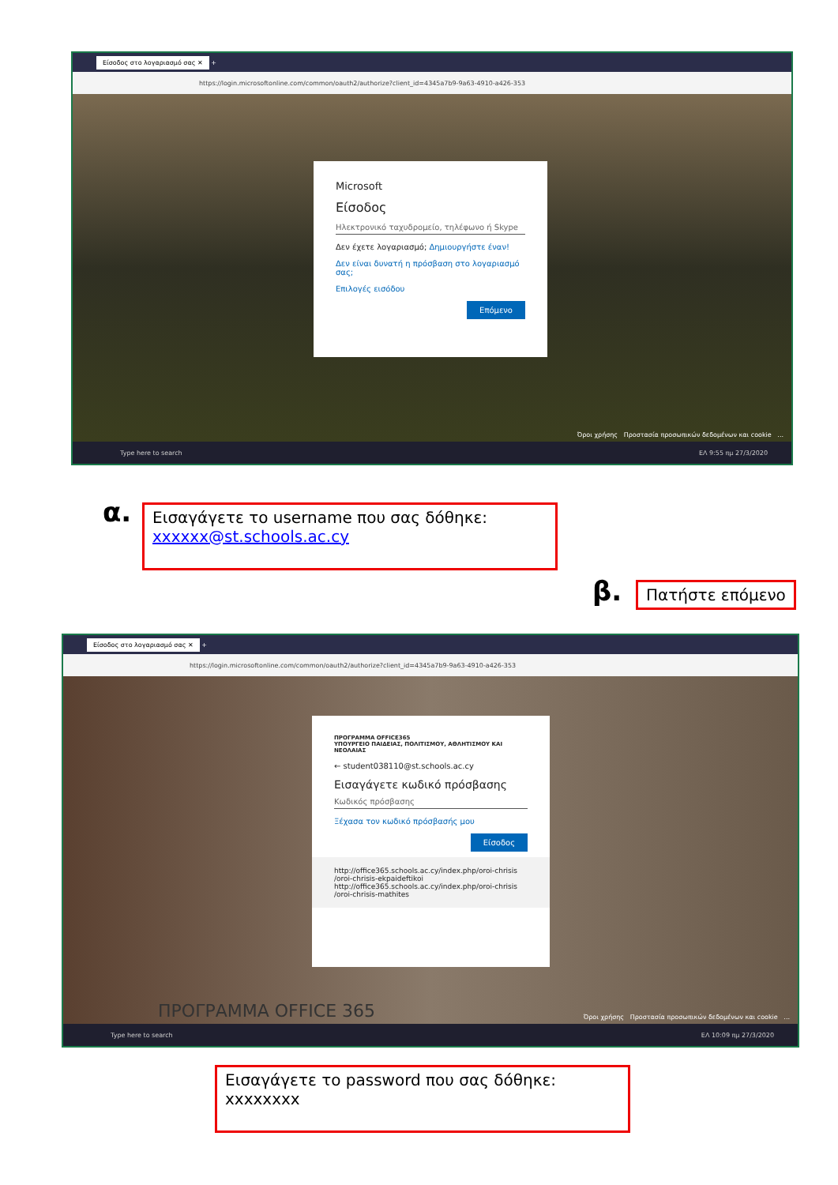Είσοδος στο λογαριασμό σας ✕ +
https://login.microsoftonline.com/common/oauth2/authorize?client_id=4345a7b9-9a63-4910-a426-353
Microsoft
Είσοδος
Ηλεκτρονικό ταχυδρομείο, τηλέφωνο ή Skype
Δεν έχετε λογαριασμό; Δημιουργήστε έναν!
Δεν είναι δυνατή η πρόσβαση στο λογαριασμό σας;
Επιλογές εισόδου
Επόμενο
Όροι χρήσης Προστασία προσωπικών δεδομένων και cookie ...
Type here to search ΕΛ 9:55 πμ 27/3/2020
α.
Εισαγάγετε το username που σας δόθηκε:
xxxxxx@st.schools.ac.cy
β. Πατήστε επόμενο
Είσοδος στο λογαριασμό σας ✕ +
https://login.microsoftonline.com/common/oauth2/authorize?client_id=4345a7b9-9a63-4910-a426-353
ΠΡΟΓΡΑΜΜΑ OFFICE365
ΥΠΟΥΡΓΕΙΟ ΠΑΙΔΕΙΑΣ, ΠΟΛΙΤΙΣΜΟΥ, ΑΘΛΗΤΙΣΜΟΥ ΚΑΙ ΝΕΟΛΑΙΑΣ
← student038110@st.schools.ac.cy
Εισαγάγετε κωδικό πρόσβασης
Κωδικός πρόσβασης
Ξέχασα τον κωδικό πρόσβασής μου
Είσοδος
http://office365.schools.ac.cy/index.php/oroi-chrisis
/oroi-chrisis-ekpaideftikoi
http://office365.schools.ac.cy/index.php/oroi-chrisis
/oroi-chrisis-mathites
ΠΡΟΓΡΑΜΜΑ OFFICE 365
Όροι χρήσης Προστασία προσωπικών δεδομένων και cookie ...
Type here to search ΕΛ 10:09 πμ 27/3/2020
Εισαγάγετε το password που σας δόθηκε:
xxxxxxxx